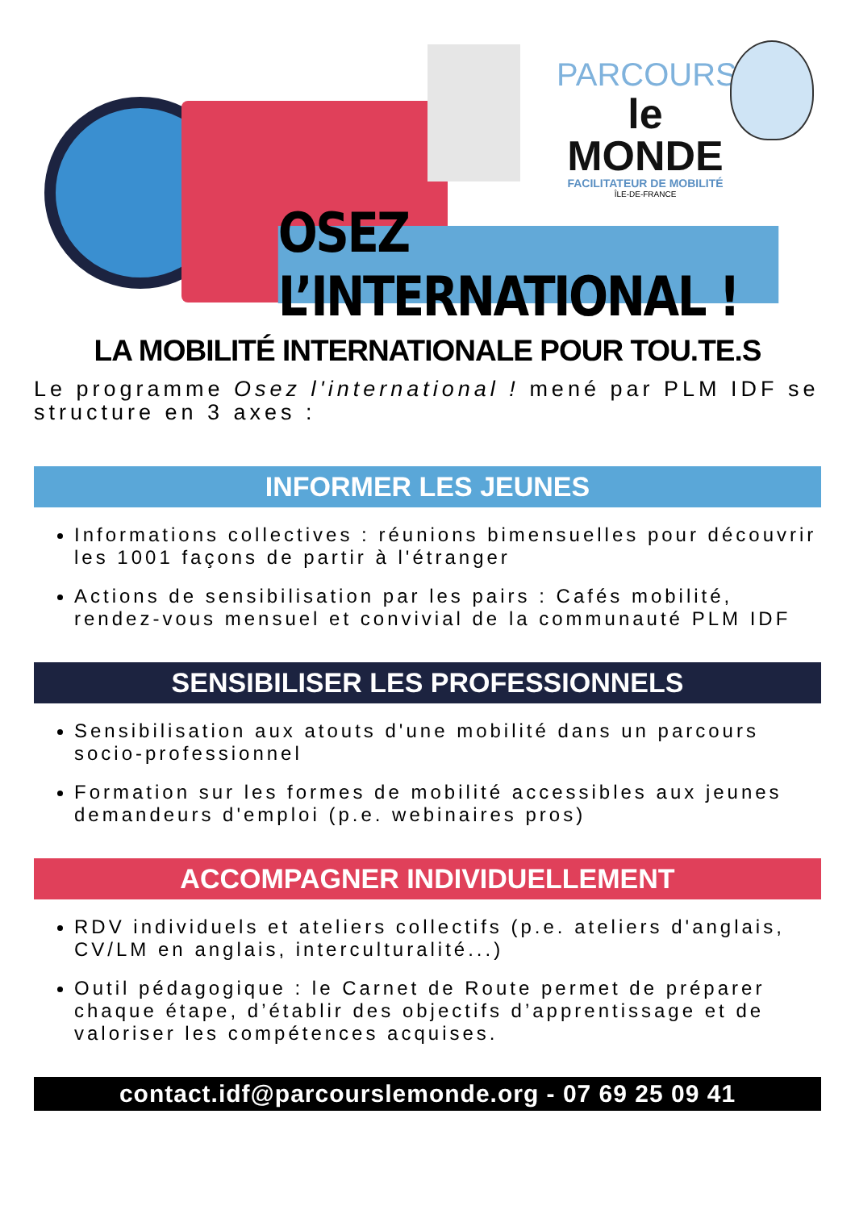PARCOURS
le MONDE
FACILITATEUR DE MOBILITÉ
ÎLE-DE-FRANCE
OSEZ L’INTERNATIONAL !
LA MOBILITÉ INTERNATIONALE POUR TOU.TE.S
Le programme Osez l'international ! mené par PLM IDF se structure en 3 axes :
INFORMER LES JEUNES
Informations collectives : réunions bimensuelles pour découvrir les 1001 façons de partir à l'étranger
Actions de sensibilisation par les pairs : Cafés mobilité, rendez-vous mensuel et convivial de la communauté PLM IDF
SENSIBILISER LES PROFESSIONNELS
Sensibilisation aux atouts d'une mobilité dans un parcours socio-professionnel
Formation sur les formes de mobilité accessibles aux jeunes demandeurs d'emploi (p.e. webinaires pros)
ACCOMPAGNER INDIVIDUELLEMENT
RDV individuels et ateliers collectifs (p.e. ateliers d'anglais, CV/LM en anglais, interculturalité...)
Outil pédagogique : le Carnet de Route permet de préparer chaque étape, d’établir des objectifs d’apprentissage et de valoriser les compétences acquises.
contact.idf@parcourslemonde.org - 07 69 25 09 41